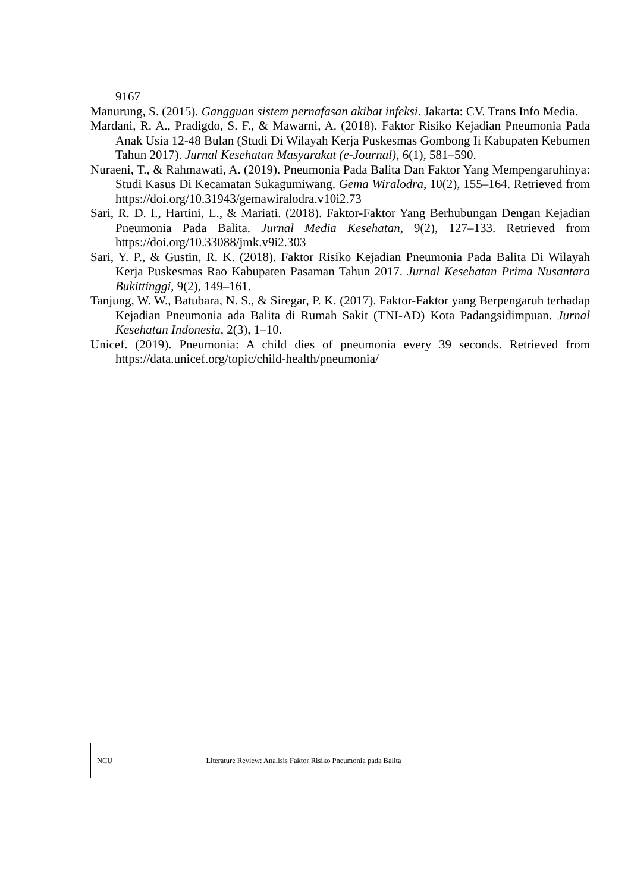9167
Manurung, S. (2015). Gangguan sistem pernafasan akibat infeksi. Jakarta: CV. Trans Info Media.
Mardani, R. A., Pradigdo, S. F., & Mawarni, A. (2018). Faktor Risiko Kejadian Pneumonia Pada Anak Usia 12-48 Bulan (Studi Di Wilayah Kerja Puskesmas Gombong Ii Kabupaten Kebumen Tahun 2017). Jurnal Kesehatan Masyarakat (e-Journal), 6(1), 581–590.
Nuraeni, T., & Rahmawati, A. (2019). Pneumonia Pada Balita Dan Faktor Yang Mempengaruhinya: Studi Kasus Di Kecamatan Sukagumiwang. Gema Wiralodra, 10(2), 155–164. Retrieved from https://doi.org/10.31943/gemawiralodra.v10i2.73
Sari, R. D. I., Hartini, L., & Mariati. (2018). Faktor-Faktor Yang Berhubungan Dengan Kejadian Pneumonia Pada Balita. Jurnal Media Kesehatan, 9(2), 127–133. Retrieved from https://doi.org/10.33088/jmk.v9i2.303
Sari, Y. P., & Gustin, R. K. (2018). Faktor Risiko Kejadian Pneumonia Pada Balita Di Wilayah Kerja Puskesmas Rao Kabupaten Pasaman Tahun 2017. Jurnal Kesehatan Prima Nusantara Bukittinggi, 9(2), 149–161.
Tanjung, W. W., Batubara, N. S., & Siregar, P. K. (2017). Faktor-Faktor yang Berpengaruh terhadap Kejadian Pneumonia ada Balita di Rumah Sakit (TNI-AD) Kota Padangsidimpuan. Jurnal Kesehatan Indonesia, 2(3), 1–10.
Unicef. (2019). Pneumonia: A child dies of pneumonia every 39 seconds. Retrieved from https://data.unicef.org/topic/child-health/pneumonia/
NCU Literature Review: Analisis Faktor Risiko Pneumonia pada Balita